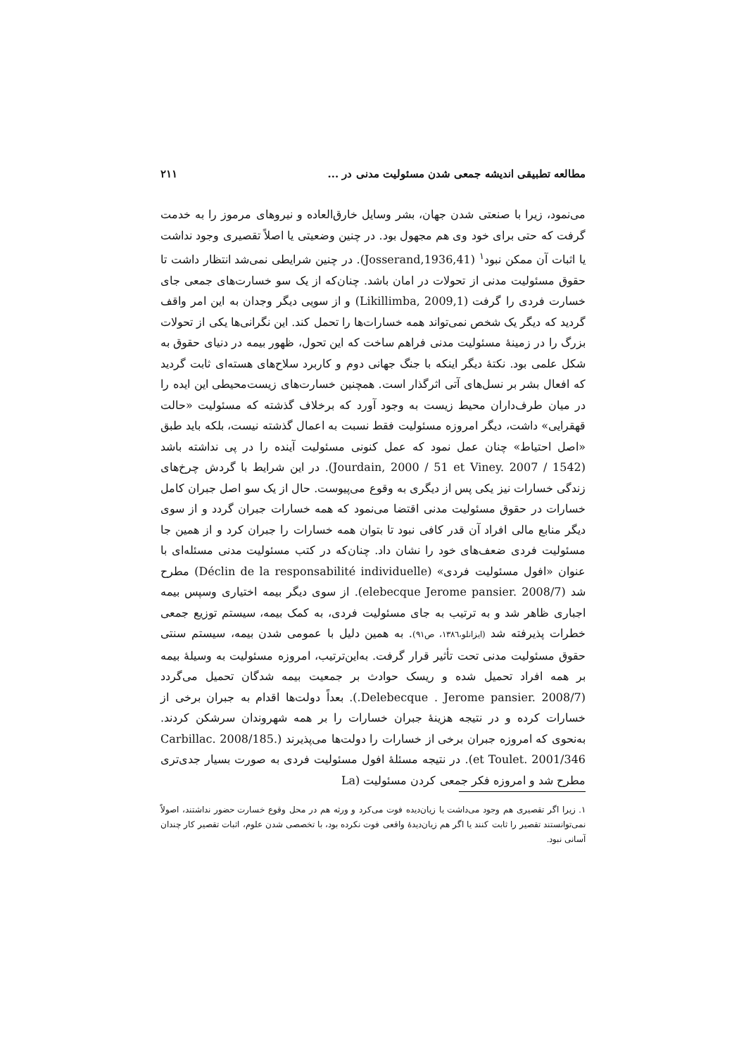مطالعه تطبیقی اندیشه جمعی شدن مسئولیت مدنی در ... ۲۱۱
می‌نمود، زیرا با صنعتی شدن جهان، بشر وسایل خارق‌العاده و نیروهای مرموز را به خدمت گرفت که حتی برای خود وی هم مجهول بود. در چنین وضعیتی یا اصلاً تقصیری وجود نداشت یا اثبات آن ممکن نبود<sup>۱</sup> (Josserand,1936,41). در چنین شرایطی نمی‌شد انتظار داشت تا حقوق مسئولیت مدنی از تحولات در امان باشد. چنان‌که از یک سو خسارت‌های جمعی جای خسارت فردی را گرفت (Likillimba, 2009,1) و از سویی دیگر وجدان به این امر واقف گردید که دیگر یک شخص نمی‌تواند همه خسارات‌ها را تحمل کند. این نگرانی‌ها یکی از تحولات بزرگ را در زمینهٔ مسئولیت مدنی فراهم ساخت که این تحول، ظهور بیمه در دنیای حقوق به شکل علمی بود. نکتهٔ دیگر اینکه با جنگ جهانی دوم و کاربرد سلاح‌های هسته‌ای ثابت گردید که افعال بشر بر نسل‌های آتی اثرگذار است. همچنین خسارت‌های زیست‌محیطی این ایده را در میان طرف‌داران محیط زیست به وجود آورد که برخلاف گذشته که مسئولیت «حالت قهقرایی» داشت، دیگر امروزه مسئولیت فقط نسبت به اعمال گذشته نیست، بلکه باید طبق «اصل احتیاط» چنان عمل نمود که عمل کنونی مسئولیت آینده را در پی نداشته باشد (Jourdain, 2000 / 51 et Viney. 2007 / 1542). در این شرایط با گردش چرخ‌های زندگی خسارات نیز یکی پس از دیگری به وقوع می‌پیوست. حال از یک سو اصل جبران کامل خسارات در حقوق مسئولیت مدنی اقتضا می‌نمود که همه خسارات جبران گردد و از سوی دیگر منابع مالی افراد آن قدر کافی نبود تا بتوان همه خسارات را جبران کرد و از همین جا مسئولیت فردی ضعف‌های خود را نشان داد. چنان‌که در کتب مسئولیت مدنی مسئله‌ای با عنوان «افول مسئولیت فردی» (Déclin de la responsabilité individuelle) مطرح شد (elebecque Jerome pansier. 2008/7). از سوی دیگر بیمه اختیاری وسپس بیمه اجباری ظاهر شد و به ترتیب به جای مسئولیت فردی، به کمک بیمه، سیستم توزیع جمعی خطرات پذیرفته شد (ایزانلو،۱۳۸٦، ص۹۱). به همین دلیل با عمومی شدن بیمه، سیستم سنتی حقوق مسئولیت مدنی تحت تأثیر قرار گرفت. به‌این‌ترتیب، امروزه مسئولیت به وسیلهٔ بیمه بر همه افراد تحمیل شده و ریسک حوادث بر جمعیت بیمه شدگان تحمیل می‌گردد (Delebecque . Jerome pansier. 2008/7.). بعداً دولت‌ها اقدام به جبران برخی از خسارات کرده و در نتیجه هزینهٔ جبران خسارات را بر همه شهروندان سرشکن کردند. به‌نحوی که امروزه جبران برخی از خسارات را دولت‌ها می‌پذیرند (Carbillac. 2008/185. et Toulet. 2001/346). در نتیجه مسئلهٔ افول مسئولیت فردی به صورت بسیار جدی‌تری مطرح شد و امروزه فکر جمعی کردن مسئولیت (La
۱. زیرا اگر تقصیری هم وجود می‌داشت یا زیان‌دیده فوت می‌کرد و ورثه هم در محل وقوع خسارت حضور نداشتند، اصولاً نمی‌توانستند تقصیر را ثابت کنند یا اگر هم زیان‌دیدهٔ واقعی فوت نکرده بود، با تخصصی شدن علوم، اثبات تقصیر کار چندان آسانی نبود.